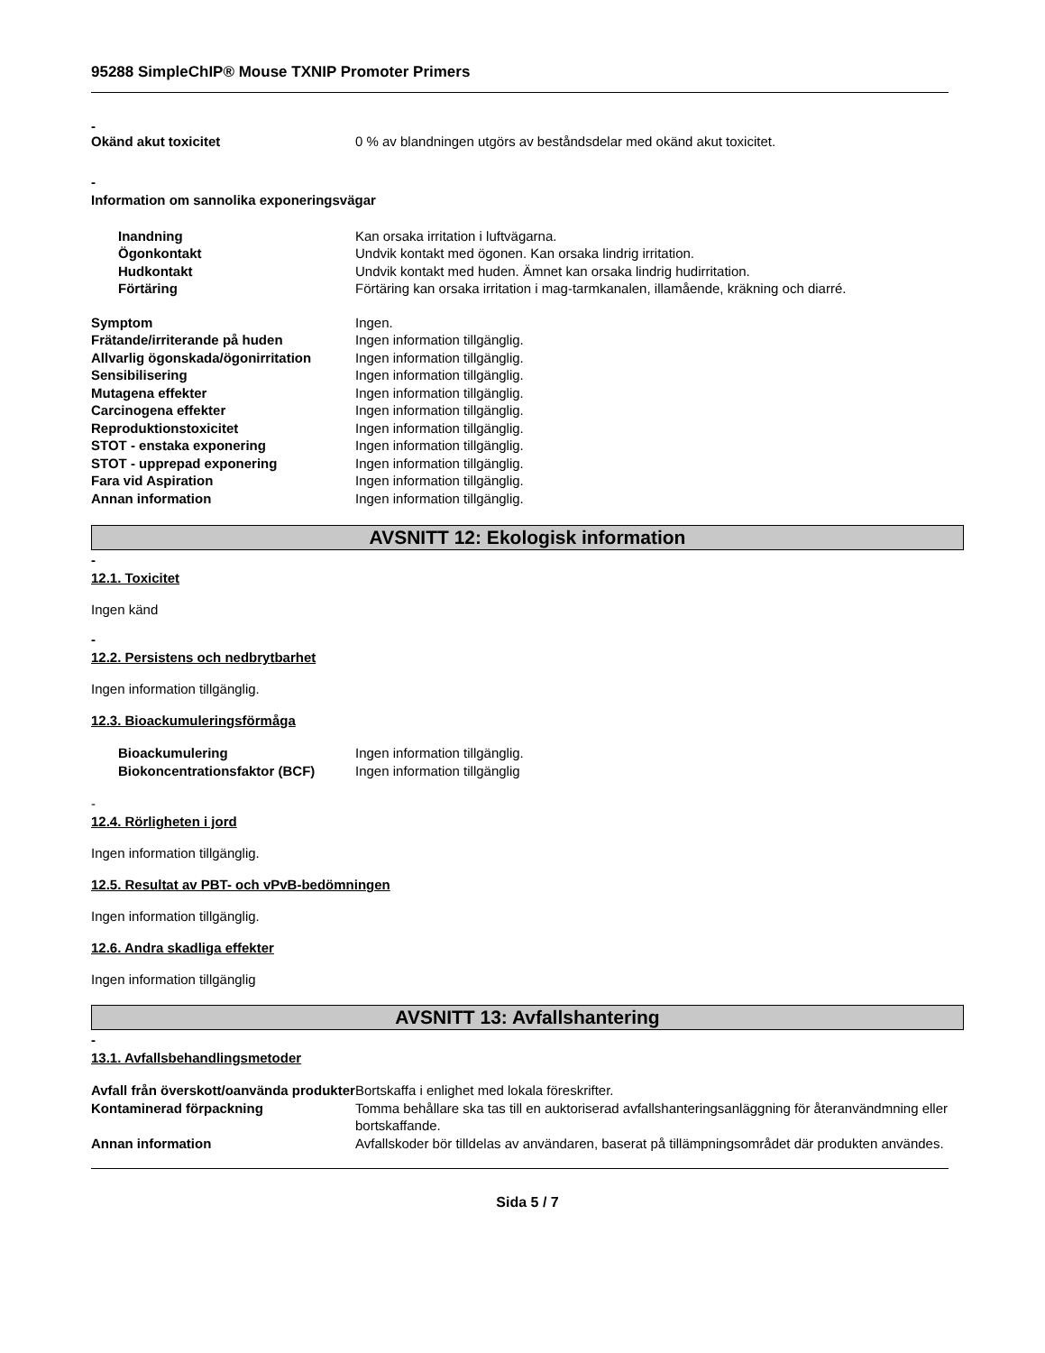95288 SimpleChIP® Mouse TXNIP Promoter Primers
-
| Okänd akut toxicitet | 0 % av blandningen utgörs av beståndsdelar med okänd akut toxicitet. |
-
Information om sannolika exponeringsvägar
| Inandning | Kan orsaka irritation i luftvägarna. |
| Ögonkontakt | Undvik kontakt med ögonen. Kan orsaka lindrig irritation. |
| Hudkontakt | Undvik kontakt med huden. Ämnet kan orsaka lindrig hudirritation. |
| Förtäring | Förtäring kan orsaka irritation i mag-tarmkanalen, illamående, kräkning och diarré. |
| Symptom | Ingen. |
| Frätande/irriterande på huden | Ingen information tillgänglig. |
| Allvarlig ögonskada/ögonirritation | Ingen information tillgänglig. |
| Sensibilisering | Ingen information tillgänglig. |
| Mutagena effekter | Ingen information tillgänglig. |
| Carcinogena effekter | Ingen information tillgänglig. |
| Reproduktionstoxicitet | Ingen information tillgänglig. |
| STOT - enstaka exponering | Ingen information tillgänglig. |
| STOT - upprepad exponering | Ingen information tillgänglig. |
| Fara vid Aspiration | Ingen information tillgänglig. |
| Annan information | Ingen information tillgänglig. |
AVSNITT 12: Ekologisk information
-
12.1. Toxicitet
Ingen känd
-
12.2. Persistens och nedbrytbarhet
Ingen information tillgänglig.
12.3. Bioackumuleringsförmåga
| Bioackumulering | Ingen information tillgänglig. |
| Biokoncentrationsfaktor (BCF) | Ingen information tillgänglig |
-
12.4. Rörligheten i jord
Ingen information tillgänglig.
12.5. Resultat av PBT- och vPvB-bedömningen
Ingen information tillgänglig.
12.6. Andra skadliga effekter
Ingen information tillgänglig
AVSNITT 13: Avfallshantering
-
13.1. Avfallsbehandlingsmetoder
| Avfall från överskott/oanvända produkter | Bortskaffa i enlighet med lokala föreskrifter. |
| Kontaminerad förpackning | Tomma behållare ska tas till en auktoriserad avfallshanteringsanläggning för återanvändmning eller bortskaffande. |
| Annan information | Avfallskoder bör tilldelas av användaren, baserat på tillämpningsområdet där produkten användes. |
Sida 5 / 7